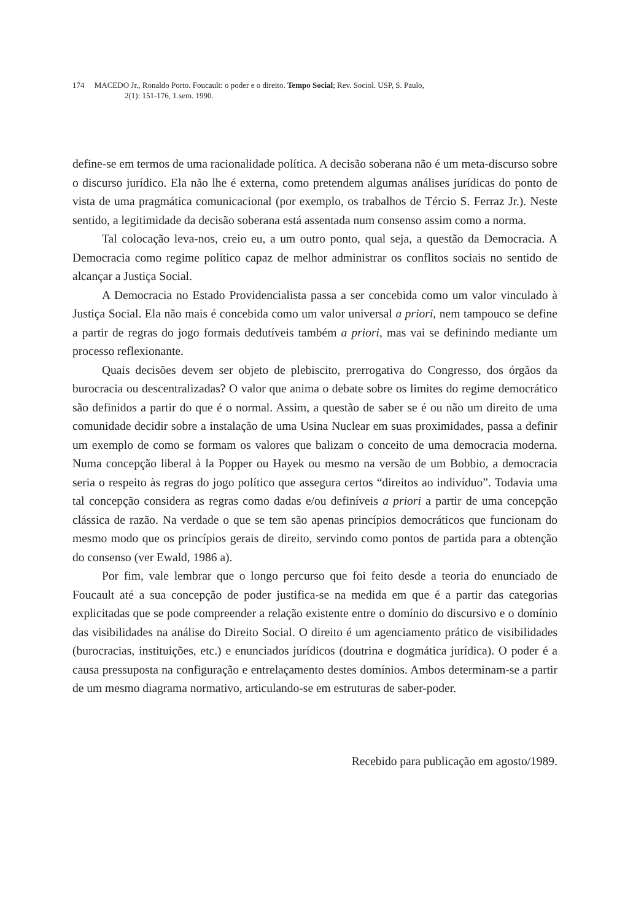174 MACEDO Jr., Ronaldo Porto. Foucault: o poder e o direito. Tempo Social; Rev. Sociol. USP, S. Paulo,
2(1): 151-176, 1.sem. 1990.
define-se em termos de uma racionalidade política. A decisão soberana não é um meta-discurso sobre o discurso jurídico. Ela não lhe é externa, como pretendem algumas análises jurídicas do ponto de vista de uma pragmática comunicacional (por exemplo, os trabalhos de Tércio S. Ferraz Jr.). Neste sentido, a legitimidade da decisão soberana está assentada num consenso assim como a norma.
Tal colocação leva-nos, creio eu, a um outro ponto, qual seja, a questão da Democracia. A Democracia como regime político capaz de melhor administrar os conflitos sociais no sentido de alcançar a Justiça Social.
A Democracia no Estado Providencialista passa a ser concebida como um valor vinculado à Justiça Social. Ela não mais é concebida como um valor universal a priori, nem tampouco se define a partir de regras do jogo formais dedutíveis também a priori, mas vai se definindo mediante um processo reflexionante.
Quais decisões devem ser objeto de plebiscito, prerrogativa do Congresso, dos órgãos da burocracia ou descentralizadas? O valor que anima o debate sobre os limites do regime democrático são definidos a partir do que é o normal. Assim, a questão de saber se é ou não um direito de uma comunidade decidir sobre a instalação de uma Usina Nuclear em suas proximidades, passa a definir um exemplo de como se formam os valores que balizam o conceito de uma democracia moderna. Numa concepção liberal à la Popper ou Hayek ou mesmo na versão de um Bobbio, a democracia seria o respeito às regras do jogo político que assegura certos “direitos ao indivíduo”. Todavia uma tal concepção considera as regras como dadas e/ou definíveis a priori a partir de uma concepção clássica de razão. Na verdade o que se tem são apenas princípios democráticos que funcionam do mesmo modo que os princípios gerais de direito, servindo como pontos de partida para a obtenção do consenso (ver Ewald, 1986 a).
Por fim, vale lembrar que o longo percurso que foi feito desde a teoria do enunciado de Foucault até a sua concepção de poder justifica-se na medida em que é a partir das categorias explicitadas que se pode compreender a relação existente entre o domínio do discursivo e o domínio das visibilidades na análise do Direito Social. O direito é um agenciamento prático de visibilidades (burocracias, instituições, etc.) e enunciados jurídicos (doutrina e dogmática jurídica). O poder é a causa pressuposta na configuração e entrelaçamento destes domínios. Ambos determinam-se a partir de um mesmo diagrama normativo, articulando-se em estruturas de saber-poder.
Recebido para publicação em agosto/1989.